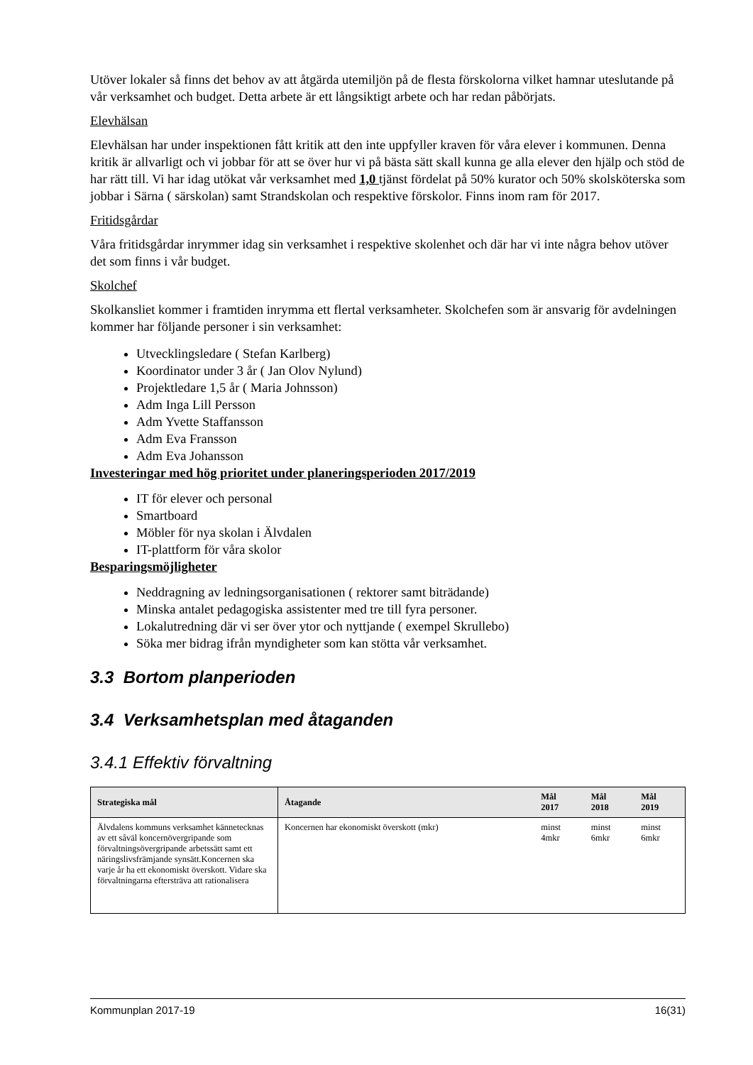Utöver lokaler så finns det behov av att åtgärda utemiljön på de flesta förskolorna vilket hamnar uteslutande på vår verksamhet och budget. Detta arbete är ett långsiktigt arbete och har redan påbörjats.
Elevhälsan
Elevhälsan har under inspektionen fått kritik att den inte uppfyller kraven för våra elever i kommunen. Denna kritik är allvarligt och vi jobbar för att se över hur vi på bästa sätt skall kunna ge alla elever den hjälp och stöd de har rätt till. Vi har idag utökat vår verksamhet med 1,0 tjänst fördelat på 50% kurator och 50% skolsköterska som jobbar i Särna ( särskolan) samt Strandskolan och respektive förskolor. Finns inom ram för 2017.
Fritidsgårdar
Våra fritidsgårdar inrymmer idag sin verksamhet i respektive skolenhet och där har vi inte några behov utöver det som finns i vår budget.
Skolchef
Skolkansliet kommer i framtiden inrymma ett flertal verksamheter. Skolchefen som är ansvarig för avdelningen kommer har följande personer i sin verksamhet:
Utvecklingsledare ( Stefan Karlberg)
Koordinator under 3 år ( Jan Olov Nylund)
Projektledare 1,5 år ( Maria Johnsson)
Adm Inga Lill Persson
Adm Yvette Staffansson
Adm Eva Fransson
Adm Eva Johansson
Investeringar med hög prioritet under planeringsperioden 2017/2019
IT för elever och personal
Smartboard
Möbler för nya skolan i Älvdalen
IT-plattform för våra skolor
Besparingsmöjligheter
Neddragning av ledningsorganisationen ( rektorer samt biträdande)
Minska antalet pedagogiska assistenter med tre till fyra personer.
Lokalutredning där vi ser över ytor och nyttjande ( exempel Skrullebo)
Söka mer bidrag ifrån myndigheter som kan stötta vår verksamhet.
3.3 Bortom planperioden
3.4 Verksamhetsplan med åtaganden
3.4.1 Effektiv förvaltning
| Strategiska mål | Åtagande | Mål 2017 | Mål 2018 | Mål 2019 |
| --- | --- | --- | --- | --- |
| Älvdalens kommuns verksamhet kännetecknas av ett såväl koncernövergripande som förvaltningsövergripande arbetssätt samt ett näringslivsfrämjande synsätt.Koncernen ska varje år ha ett ekonomiskt överskott. Vidare ska förvaltningarna eftersträva att rationalisera | Koncernen har ekonomiskt överskott (mkr) | minst 4mkr | minst 6mkr | minst 6mkr |
Kommunplan 2017-19 16(31)